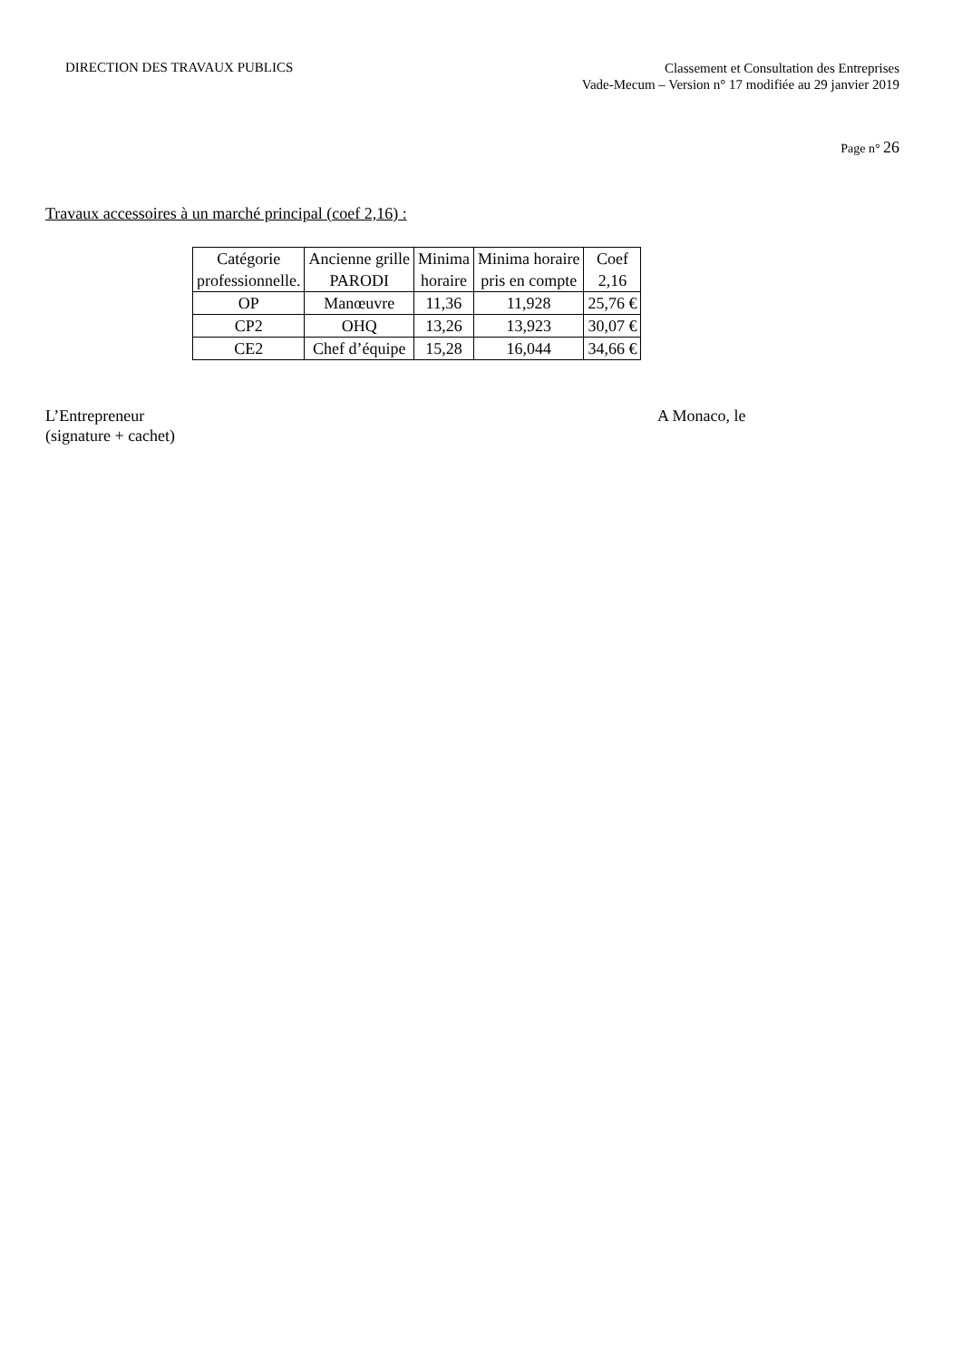DIRECTION DES TRAVAUX PUBLICS
Classement et Consultation des Entreprises
Vade-Mecum – Version n° 17 modifiée au 29 janvier 2019
Page n° 26
Travaux accessoires à un marché principal (coef 2,16) :
| Catégorie professionnelle. | Ancienne grille PARODI | Minima horaire | Minima horaire pris en compte | Coef 2,16 |
| OP | Manœuvre | 11,36 | 11,928 | 25,76 € |
| CP2 | OHQ | 13,26 | 13,923 | 30,07 € |
| CE2 | Chef d’équipe | 15,28 | 16,044 | 34,66 € |
L’Entrepreneur
(signature + cachet)
A Monaco, le